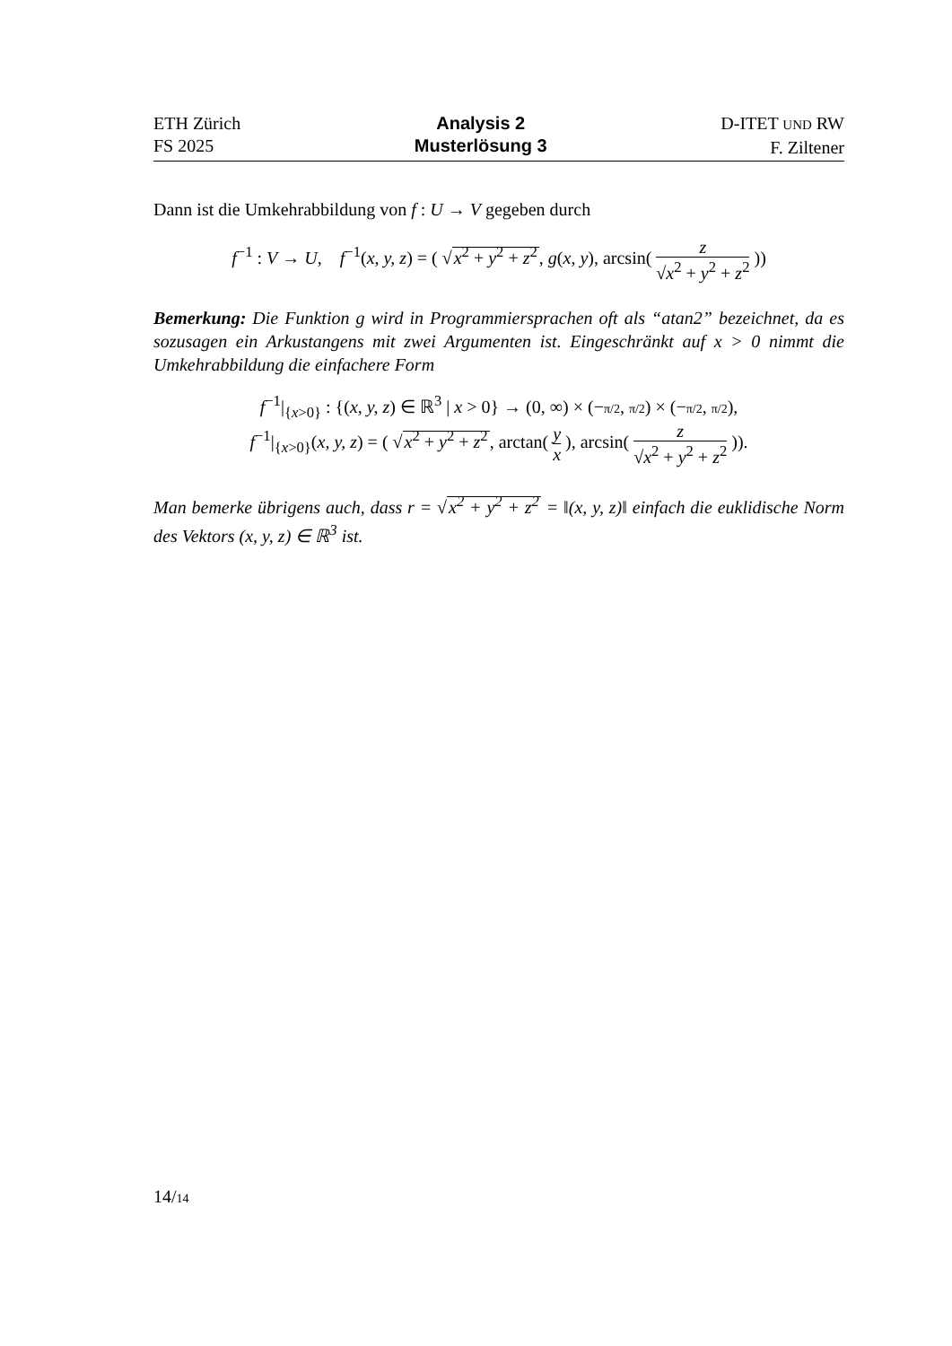ETH Zürich
FS 2025
Analysis 2
Musterlösung 3
D-ITET UND RW
F. Ziltener
Dann ist die Umkehrabbildung von f : U → V gegeben durch
f<sup>−1</sup> : V → U, f<sup>−1</sup>(x, y, z) = ( √x<sup>2</sup> + y<sup>2</sup> + z<sup>2</sup>, g(x, y), arcsin( z √x<sup>2</sup> + y<sup>2</sup> + z<sup>2</sup> ))
Bemerkung: Die Funktion g wird in Programmiersprachen oft als “atan2” bezeichnet, da es sozusagen ein Arkustangens mit zwei Argumenten ist. Eingeschränkt auf x > 0 nimmt die Umkehrabbildung die einfachere Form
f<sup>−1</sup>|<sub>{x>0}</sub> : {(x, y, z) ∈ ℝ<sup>3</sup> | x > 0} → (0, ∞) × (−π/2, π/2) × (−π/2, π/2),
f<sup>−1</sup>|<sub>{x>0}</sub>(x, y, z) = ( √x<sup>2</sup> + y<sup>2</sup> + z<sup>2</sup>, arctan( y x ), arcsin( z √x<sup>2</sup> + y<sup>2</sup> + z<sup>2</sup> )).
Man bemerke übrigens auch, dass r = √x<sup>2</sup> + y<sup>2</sup> + z<sup>2</sup> = ‖(x, y, z)‖ einfach die euklidische Norm des Vektors (x, y, z) ∈ ℝ<sup>3</sup> ist.
14/14